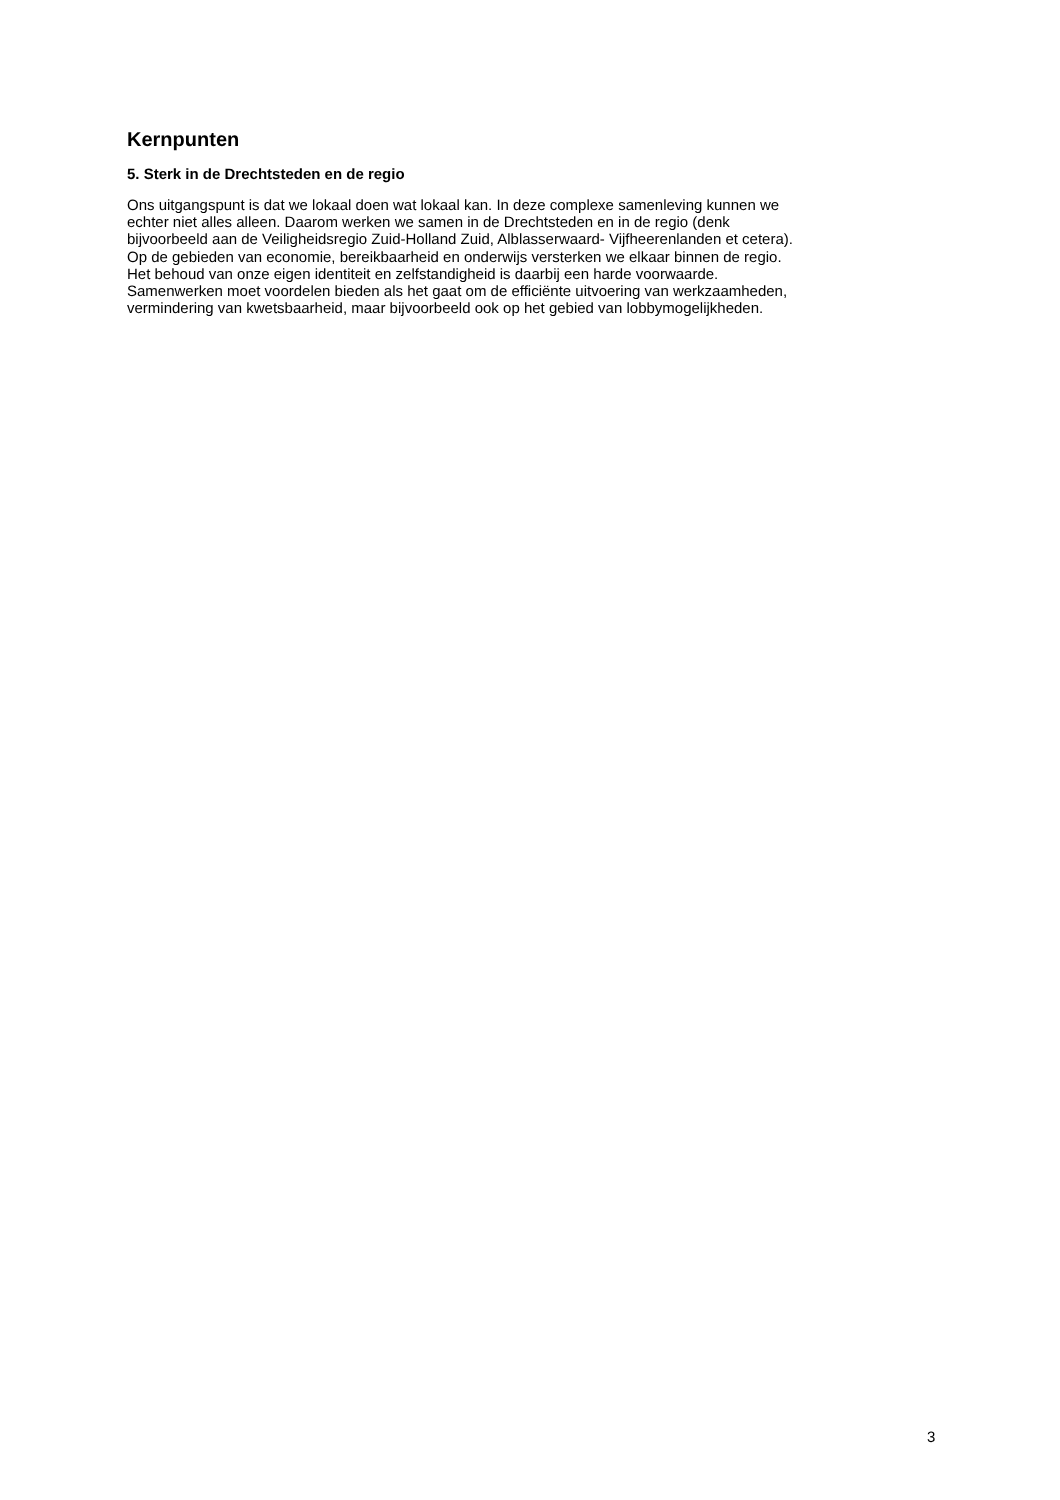Kernpunten
5. Sterk in de Drechtsteden en de regio
Ons uitgangspunt is dat we lokaal doen wat lokaal kan. In deze complexe samenleving kunnen we
echter niet alles alleen. Daarom werken we samen in de Drechtsteden en in de regio (denk
bijvoorbeeld aan de Veiligheidsregio Zuid-Holland Zuid, Alblasserwaard- Vijfheerenlanden et cetera).
Op de gebieden van economie, bereikbaarheid en onderwijs versterken we elkaar binnen de regio.
Het behoud van onze eigen identiteit en zelfstandigheid is daarbij een harde voorwaarde.
Samenwerken moet voordelen bieden als het gaat om de efficiënte uitvoering van werkzaamheden,
vermindering van kwetsbaarheid, maar bijvoorbeeld ook op het gebied van lobbymogelijkheden.
3